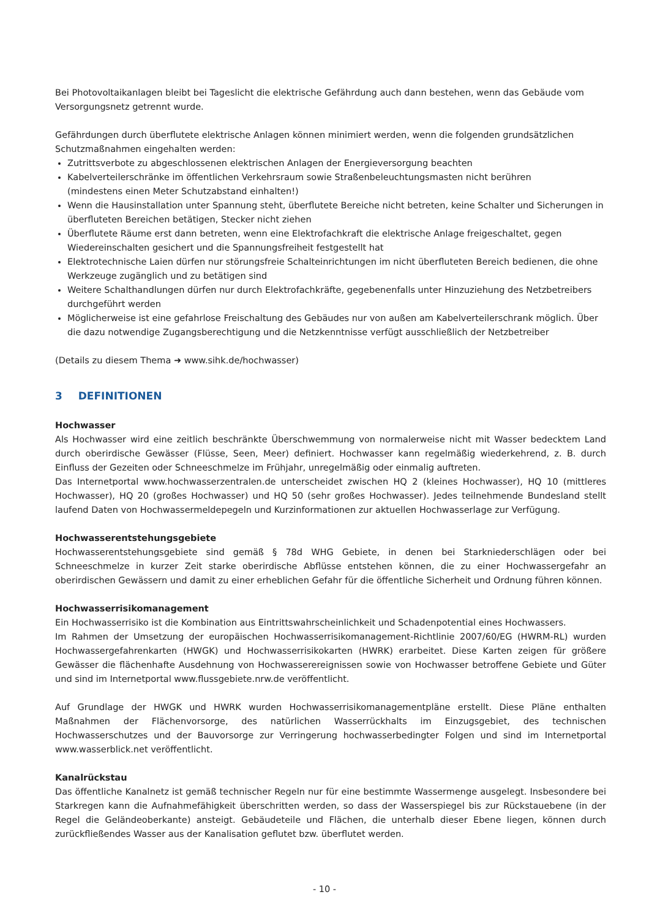Bei Photovoltaikanlagen bleibt bei Tageslicht die elektrische Gefährdung auch dann bestehen, wenn das Gebäude vom Versorgungsnetz getrennt wurde.
Gefährdungen durch überflutete elektrische Anlagen können minimiert werden, wenn die folgenden grundsätzlichen Schutzmaßnahmen eingehalten werden:
Zutrittsverbote zu abgeschlossenen elektrischen Anlagen der Energieversorgung beachten
Kabelverteilerschränke im öffentlichen Verkehrsraum sowie Straßenbeleuchtungsmasten nicht berühren
(mindestens einen Meter Schutzabstand einhalten!)
Wenn die Hausinstallation unter Spannung steht, überflutete Bereiche nicht betreten, keine Schalter und Sicherungen in überfluteten Bereichen betätigen, Stecker nicht ziehen
Überflutete Räume erst dann betreten, wenn eine Elektrofachkraft die elektrische Anlage freigeschaltet, gegen Wiedereinschalten gesichert und die Spannungsfreiheit festgestellt hat
Elektrotechnische Laien dürfen nur störungsfreie Schalteinrichtungen im nicht überfluteten Bereich bedienen, die ohne Werkzeuge zugänglich und zu betätigen sind
Weitere Schalthandlungen dürfen nur durch Elektrofachkräfte, gegebenenfalls unter Hinzuziehung des Netzbetreibers durchgeführt werden
Möglicherweise ist eine gefahrlose Freischaltung des Gebäudes nur von außen am Kabelverteilerschrank möglich. Über die dazu notwendige Zugangsberechtigung und die Netzkenntnisse verfügt ausschließlich der Netzbetreiber
(Details zu diesem Thema ➜ www.sihk.de/hochwasser)
3 DEFINITIONEN
Hochwasser
Als Hochwasser wird eine zeitlich beschränkte Überschwemmung von normalerweise nicht mit Wasser bedecktem Land durch oberirdische Gewässer (Flüsse, Seen, Meer) definiert. Hochwasser kann regelmäßig wiederkehrend, z. B. durch Einfluss der Gezeiten oder Schneeschmelze im Frühjahr, unregelmäßig oder einmalig auftreten.
Das Internetportal www.hochwasserzentralen.de unterscheidet zwischen HQ 2 (kleines Hochwasser), HQ 10 (mittleres Hochwasser), HQ 20 (großes Hochwasser) und HQ 50 (sehr großes Hochwasser). Jedes teilnehmende Bundesland stellt laufend Daten von Hochwassermeldepegeln und Kurzinformationen zur aktuellen Hochwasserlage zur Verfügung.
Hochwasserentstehungsgebiete
Hochwasserentstehungsgebiete sind gemäß § 78d WHG Gebiete, in denen bei Starkniederschlägen oder bei Schneeschmelze in kurzer Zeit starke oberirdische Abflüsse entstehen können, die zu einer Hochwassergefahr an oberirdischen Gewässern und damit zu einer erheblichen Gefahr für die öffentliche Sicherheit und Ordnung führen können.
Hochwasserrisikomanagement
Ein Hochwasserrisiko ist die Kombination aus Eintrittswahrscheinlichkeit und Schadenpotential eines Hochwassers.
Im Rahmen der Umsetzung der europäischen Hochwasserrisikomanagement-Richtlinie 2007/60/EG (HWRM-RL) wurden Hochwassergefahrenkarten (HWGK) und Hochwasserrisikokarten (HWRK) erarbeitet. Diese Karten zeigen für größere Gewässer die flächenhafte Ausdehnung von Hochwasserereignissen sowie von Hochwasser betroffene Gebiete und Güter und sind im Internetportal www.flussgebiete.nrw.de veröffentlicht.
Auf Grundlage der HWGK und HWRK wurden Hochwasserrisikomanagementpläne erstellt. Diese Pläne enthalten Maßnahmen der Flächenvorsorge, des natürlichen Wasserrückhalts im Einzugsgebiet, des technischen Hochwasserschutzes und der Bauvorsorge zur Verringerung hochwasserbedingter Folgen und sind im Internetportal www.wasserblick.net veröffentlicht.
Kanalrückstau
Das öffentliche Kanalnetz ist gemäß technischer Regeln nur für eine bestimmte Wassermenge ausgelegt. Insbesondere bei Starkregen kann die Aufnahmefähigkeit überschritten werden, so dass der Wasserspiegel bis zur Rückstauebene (in der Regel die Geländeoberkante) ansteigt. Gebäudeteile und Flächen, die unterhalb dieser Ebene liegen, können durch zurückfließendes Wasser aus der Kanalisation geflutet bzw. überflutet werden.
- 10 -